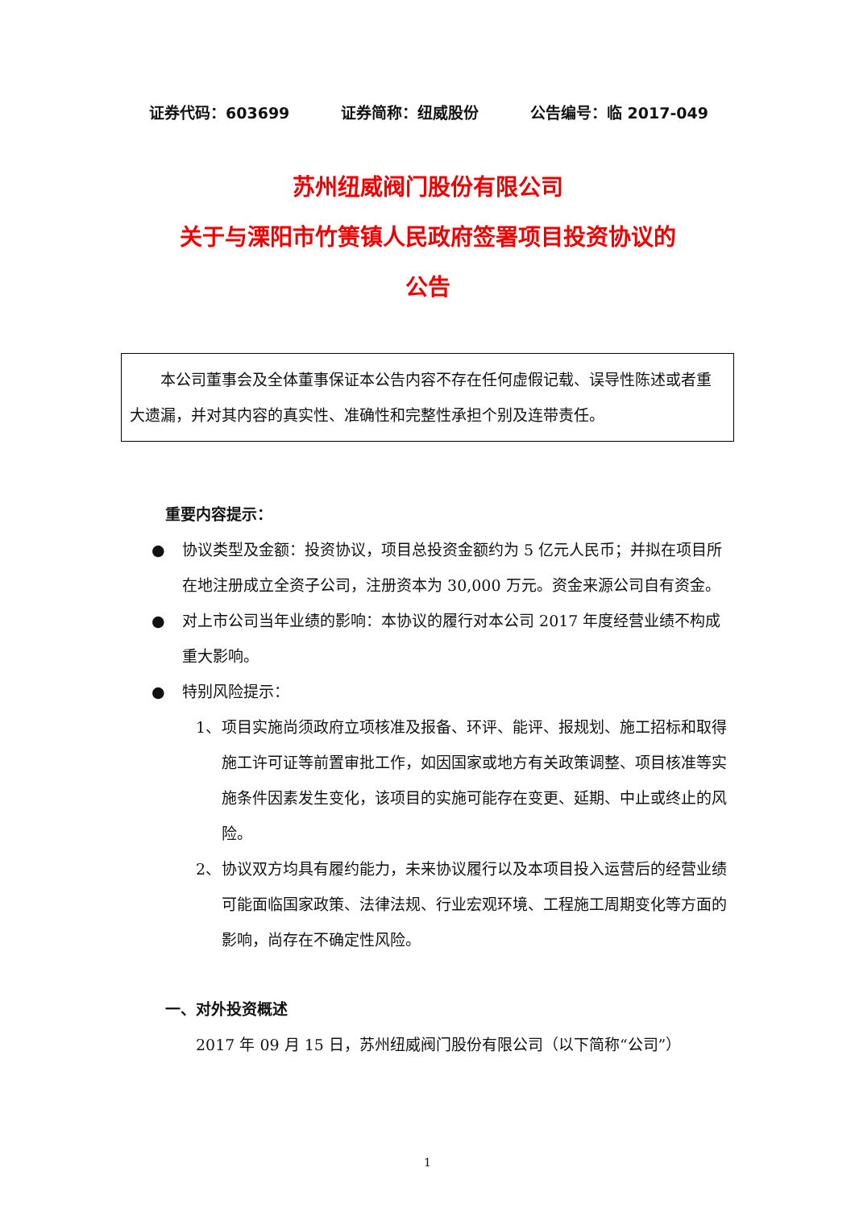证券代码：603699 证券简称：纽威股份 公告编号：临 2017-049
苏州纽威阀门股份有限公司
关于与溧阳市竹箦镇人民政府签署项目投资协议的
公告
本公司董事会及全体董事保证本公告内容不存在任何虚假记载、误导性陈述或者重大遗漏，并对其内容的真实性、准确性和完整性承担个别及连带责任。
重要内容提示：
● 协议类型及金额：投资协议，项目总投资金额约为 5 亿元人民币；并拟在项目所在地注册成立全资子公司，注册资本为 30,000 万元。资金来源公司自有资金。
● 对上市公司当年业绩的影响：本协议的履行对本公司 2017 年度经营业绩不构成重大影响。
● 特别风险提示：
1、 项目实施尚须政府立项核准及报备、环评、能评、报规划、施工招标和取得施工许可证等前置审批工作，如因国家或地方有关政策调整、项目核准等实施条件因素发生变化，该项目的实施可能存在变更、延期、中止或终止的风险。
2、 协议双方均具有履约能力，未来协议履行以及本项目投入运营后的经营业绩可能面临国家政策、法律法规、行业宏观环境、工程施工周期变化等方面的影响，尚存在不确定性风险。
一、对外投资概述
2017 年 09 月 15 日，苏州纽威阀门股份有限公司（以下简称“公司”）
1